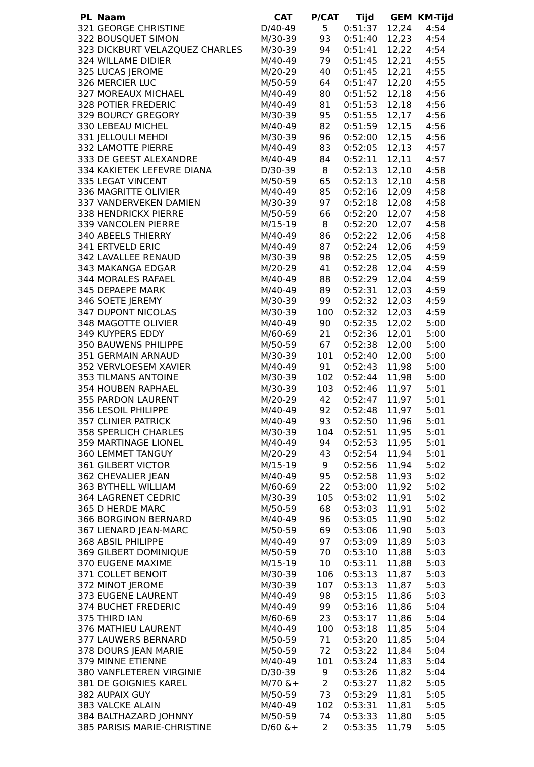| PL | Naam | CAT | P/CAT | Tijd | GEM | KM-Tijd |
| --- | --- | --- | --- | --- | --- | --- |
| 321 | GEORGE CHRISTINE | D/40-49 | 5 | 0:51:37 | 12,24 | 4:54 |
| 322 | BOUSQUET SIMON | M/30-39 | 93 | 0:51:40 | 12,23 | 4:54 |
| 323 | DICKBURT VELAZQUEZ CHARLES | M/30-39 | 94 | 0:51:41 | 12,22 | 4:54 |
| 324 | WILLAME DIDIER | M/40-49 | 79 | 0:51:45 | 12,21 | 4:55 |
| 325 | LUCAS JEROME | M/20-29 | 40 | 0:51:45 | 12,21 | 4:55 |
| 326 | MERCIER LUC | M/50-59 | 64 | 0:51:47 | 12,20 | 4:55 |
| 327 | MOREAUX MICHAEL | M/40-49 | 80 | 0:51:52 | 12,18 | 4:56 |
| 328 | POTIER FREDERIC | M/40-49 | 81 | 0:51:53 | 12,18 | 4:56 |
| 329 | BOURCY GREGORY | M/30-39 | 95 | 0:51:55 | 12,17 | 4:56 |
| 330 | LEBEAU MICHEL | M/40-49 | 82 | 0:51:59 | 12,15 | 4:56 |
| 331 | JELLOULI MEHDI | M/30-39 | 96 | 0:52:00 | 12,15 | 4:56 |
| 332 | LAMOTTE PIERRE | M/40-49 | 83 | 0:52:05 | 12,13 | 4:57 |
| 333 | DE GEEST ALEXANDRE | M/40-49 | 84 | 0:52:11 | 12,11 | 4:57 |
| 334 | KAKIETEK LEFEVRE DIANA | D/30-39 | 8 | 0:52:13 | 12,10 | 4:58 |
| 335 | LEGAT VINCENT | M/50-59 | 65 | 0:52:13 | 12,10 | 4:58 |
| 336 | MAGRITTE OLIVIER | M/40-49 | 85 | 0:52:16 | 12,09 | 4:58 |
| 337 | VANDERVEKEN DAMIEN | M/30-39 | 97 | 0:52:18 | 12,08 | 4:58 |
| 338 | HENDRICKX PIERRE | M/50-59 | 66 | 0:52:20 | 12,07 | 4:58 |
| 339 | VANCOLEN PIERRE | M/15-19 | 8 | 0:52:20 | 12,07 | 4:58 |
| 340 | ABEELS THIERRY | M/40-49 | 86 | 0:52:22 | 12,06 | 4:58 |
| 341 | ERTVELD ERIC | M/40-49 | 87 | 0:52:24 | 12,06 | 4:59 |
| 342 | LAVALLEE RENAUD | M/30-39 | 98 | 0:52:25 | 12,05 | 4:59 |
| 343 | MAKANGA EDGAR | M/20-29 | 41 | 0:52:28 | 12,04 | 4:59 |
| 344 | MORALES RAFAEL | M/40-49 | 88 | 0:52:29 | 12,04 | 4:59 |
| 345 | DEPAEPE MARK | M/40-49 | 89 | 0:52:31 | 12,03 | 4:59 |
| 346 | SOETE JEREMY | M/30-39 | 99 | 0:52:32 | 12,03 | 4:59 |
| 347 | DUPONT NICOLAS | M/30-39 | 100 | 0:52:32 | 12,03 | 4:59 |
| 348 | MAGOTTE OLIVIER | M/40-49 | 90 | 0:52:35 | 12,02 | 5:00 |
| 349 | KUYPERS EDDY | M/60-69 | 21 | 0:52:36 | 12,01 | 5:00 |
| 350 | BAUWENS PHILIPPE | M/50-59 | 67 | 0:52:38 | 12,00 | 5:00 |
| 351 | GERMAIN ARNAUD | M/30-39 | 101 | 0:52:40 | 12,00 | 5:00 |
| 352 | VERVLOESEM XAVIER | M/40-49 | 91 | 0:52:43 | 11,98 | 5:00 |
| 353 | TILMANS ANTOINE | M/30-39 | 102 | 0:52:44 | 11,98 | 5:00 |
| 354 | HOUBEN RAPHAEL | M/30-39 | 103 | 0:52:46 | 11,97 | 5:01 |
| 355 | PARDON LAURENT | M/20-29 | 42 | 0:52:47 | 11,97 | 5:01 |
| 356 | LESOIL PHILIPPE | M/40-49 | 92 | 0:52:48 | 11,97 | 5:01 |
| 357 | CLINIER PATRICK | M/40-49 | 93 | 0:52:50 | 11,96 | 5:01 |
| 358 | SPERLICH CHARLES | M/30-39 | 104 | 0:52:51 | 11,95 | 5:01 |
| 359 | MARTINAGE LIONEL | M/40-49 | 94 | 0:52:53 | 11,95 | 5:01 |
| 360 | LEMMET TANGUY | M/20-29 | 43 | 0:52:54 | 11,94 | 5:01 |
| 361 | GILBERT VICTOR | M/15-19 | 9 | 0:52:56 | 11,94 | 5:02 |
| 362 | CHEVALIER JEAN | M/40-49 | 95 | 0:52:58 | 11,93 | 5:02 |
| 363 | BYTHELL WILLIAM | M/60-69 | 22 | 0:53:00 | 11,92 | 5:02 |
| 364 | LAGRENET CEDRIC | M/30-39 | 105 | 0:53:02 | 11,91 | 5:02 |
| 365 | D HERDE MARC | M/50-59 | 68 | 0:53:03 | 11,91 | 5:02 |
| 366 | BORGINON BERNARD | M/40-49 | 96 | 0:53:05 | 11,90 | 5:02 |
| 367 | LIENARD JEAN-MARC | M/50-59 | 69 | 0:53:06 | 11,90 | 5:03 |
| 368 | ABSIL PHILIPPE | M/40-49 | 97 | 0:53:09 | 11,89 | 5:03 |
| 369 | GILBERT DOMINIQUE | M/50-59 | 70 | 0:53:10 | 11,88 | 5:03 |
| 370 | EUGENE MAXIME | M/15-19 | 10 | 0:53:11 | 11,88 | 5:03 |
| 371 | COLLET BENOIT | M/30-39 | 106 | 0:53:13 | 11,87 | 5:03 |
| 372 | MINOT JEROME | M/30-39 | 107 | 0:53:13 | 11,87 | 5:03 |
| 373 | EUGENE LAURENT | M/40-49 | 98 | 0:53:15 | 11,86 | 5:03 |
| 374 | BUCHET FREDERIC | M/40-49 | 99 | 0:53:16 | 11,86 | 5:04 |
| 375 | THIRD IAN | M/60-69 | 23 | 0:53:17 | 11,86 | 5:04 |
| 376 | MATHIEU LAURENT | M/40-49 | 100 | 0:53:18 | 11,85 | 5:04 |
| 377 | LAUWERS BERNARD | M/50-59 | 71 | 0:53:20 | 11,85 | 5:04 |
| 378 | DOURS JEAN MARIE | M/50-59 | 72 | 0:53:22 | 11,84 | 5:04 |
| 379 | MINNE ETIENNE | M/40-49 | 101 | 0:53:24 | 11,83 | 5:04 |
| 380 | VANFLETEREN VIRGINIE | D/30-39 | 9 | 0:53:26 | 11,82 | 5:04 |
| 381 | DE GOIGNIES KAREL | M/70 &+ | 2 | 0:53:27 | 11,82 | 5:05 |
| 382 | AUPAIX GUY | M/50-59 | 73 | 0:53:29 | 11,81 | 5:05 |
| 383 | VALCKE ALAIN | M/40-49 | 102 | 0:53:31 | 11,81 | 5:05 |
| 384 | BALTHAZARD JOHNNY | M/50-59 | 74 | 0:53:33 | 11,80 | 5:05 |
| 385 | PARISIS MARIE-CHRISTINE | D/60 &+ | 2 | 0:53:35 | 11,79 | 5:05 |